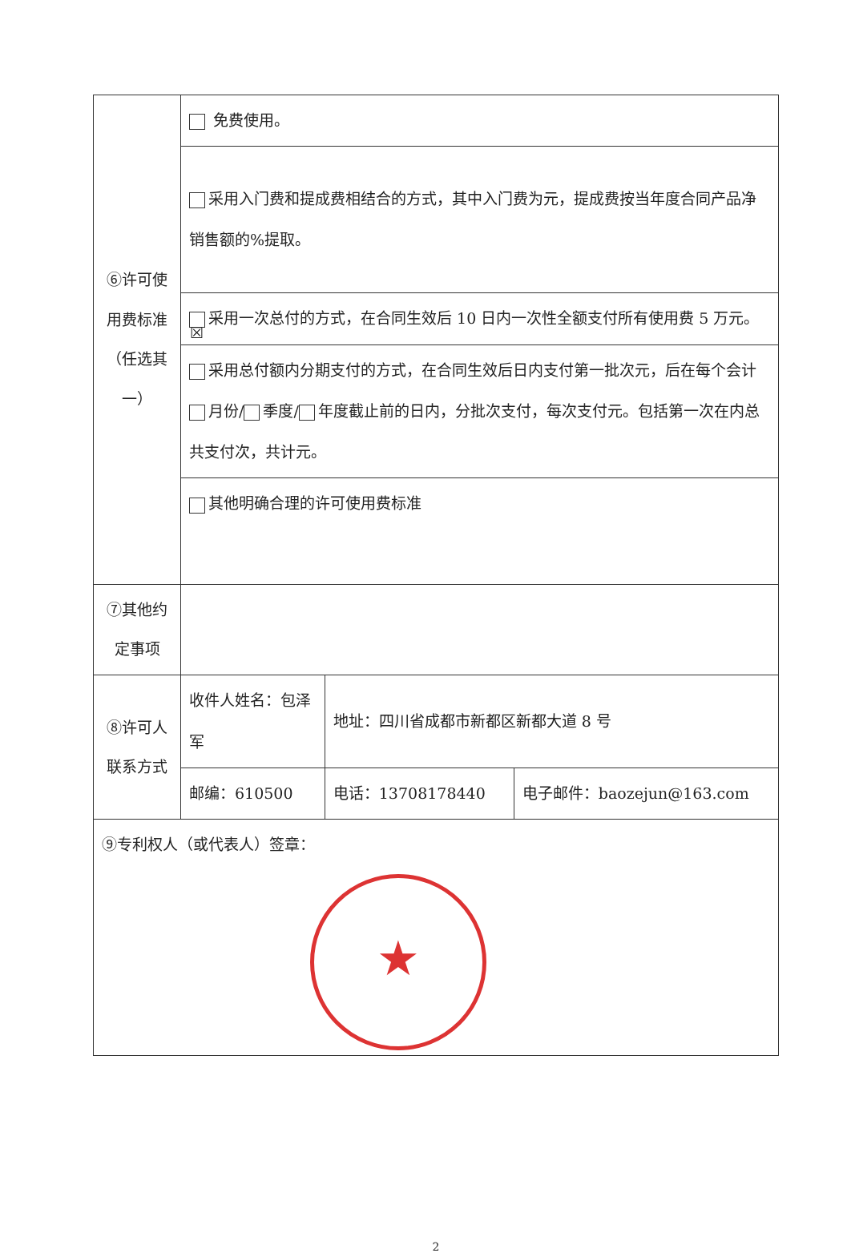| ⑥许可使用费标准（任选其一） | 免费使用。 | | |
| | 采用入门费和提成费相结合的方式，其中入门费为元，提成费按当年度合同产品净销售额的%提取。 | | |
| | ☒ 采用一次总付的方式，在合同生效后 10 日内一次性全额支付所有使用费 5 万元。 | | |
| | 采用总付额内分期支付的方式，在合同生效后日内支付第一批次元，后在每个会计 月份/ 季度/ 年度截止前的日内，分批次支付，每次支付元。包括第一次在内总共支付次，共计元。 | | |
| | 其他明确合理的许可使用费标准 | | |
| ⑦其他约定事项 | | | |
| ⑧许可人联系方式 | 收件人姓名：包泽军 | 地址：四川省成都市新都区新都大道 8 号 | |
| | 邮编：610500 | 电话：13708178440 | 电子邮件：baozejun@163.com |
| ⑨专利权人（或代表人）签章： ★ | | | |
2